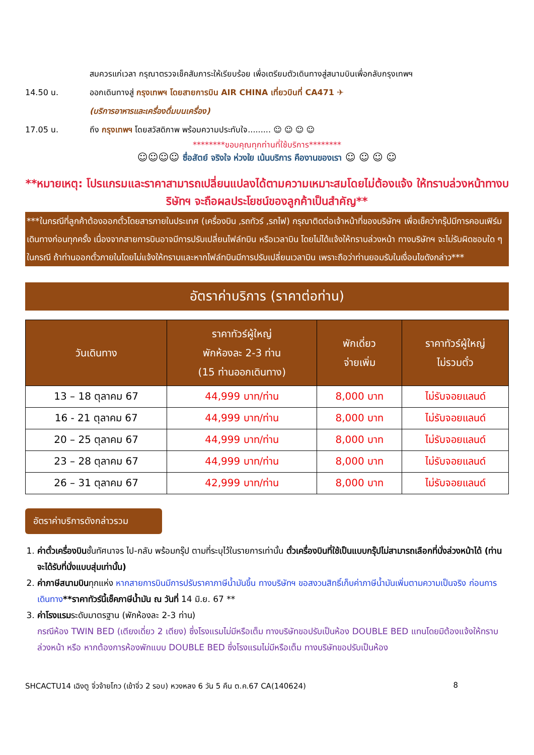สมควรแก่เวลา กรุณาตรวจเช็คสัมภาระให้เรียบร้อย เพื่อเตรียมตัวเดินทางสู่สนามบินเพื่อกลับกรุงเทพฯ
14.50 น. ออกเดินทางสู่ กรุงเทพฯ โดยสายการบิน AIR CHINA เที่ยวบินที่ CA471 ✈
(บริการอาหารและเครื่องดื่มบนเครื่อง)
17.05 น. ถึง กรุงเทพฯ โดยสวัสดิภาพ พร้อมความประทับใจ......... ☺ ☺ ☺ ☺
********ขอบคุณทุกท่านที่ใช้บริการ********
☺☺☺☺ ซื่อสัตย์ จริงใจ ห่วงใย เน้นบริการ คืองานของเรา ☺ ☺ ☺ ☺
**หมายเหตุ: โปรแกรมและราคาสามารถเปลี่ยนแปลงได้ตามความเหมาะสมโดยไม่ต้องแจ้ง ให้ทราบล่วงหน้าทางบริษัทฯ จะถือผลประโยชน์ของลูกค้าเป็นสำคัญ**
***ในกรณีที่ลูกค้าต้องออกตั๋วโดยสารภายในประเทศ (เครื่องบิน ,รถทัวร์ ,รถไฟ) กรุณาติดต่อเจ้าหน้าที่ของบริษัทฯ เพื่อเช็คว่ากรุ๊ปมีการคอนเฟิร์มเดินทางก่อนทุกครั้ง เนื่องจากสายการบินอาจมีการปรับเปลี่ยนไฟล์ทบิน หรือเวลาบิน โดยไม่ได้แจ้งให้ทราบล่วงหน้า ทางบริษัทฯ จะไม่รับผิดชอบใด ๆ ในกรณี ถ้าท่านออกตั๋วภายในโดยไม่แจ้งให้ทราบและหากไฟล์ทบินมีการปรับเปลี่ยนเวลาบิน เพราะถือว่าท่านยอมรับในเงื่อนไขดังกล่าว***
อัตราค่าบริการ (ราคาต่อท่าน)
| วันเดินทาง | ราคาทัวร์ผู้ใหญ่ พักห้องละ 2-3 ท่าน (15 ท่านออกเดินทาง) | พักเดี่ยว จ่ายเพิ่ม | ราคาทัวร์ผู้ใหญ่ ไม่รวมตั๋ว |
| --- | --- | --- | --- |
| 13 – 18 ตุลาคม 67 | 44,999 บาท/ท่าน | 8,000 บาท | ไม่รับจอยแลนด์ |
| 16 - 21 ตุลาคม 67 | 44,999 บาท/ท่าน | 8,000 บาท | ไม่รับจอยแลนด์ |
| 20 – 25 ตุลาคม 67 | 44,999 บาท/ท่าน | 8,000 บาท | ไม่รับจอยแลนด์ |
| 23 – 28 ตุลาคม 67 | 44,999 บาท/ท่าน | 8,000 บาท | ไม่รับจอยแลนด์ |
| 26 – 31 ตุลาคม 67 | 42,999 บาท/ท่าน | 8,000 บาท | ไม่รับจอยแลนด์ |
อัตราค่าบริการดังกล่าวรวม
1. ค่าตั๋วเครื่องบินชั้นทัศนาจร ไป-กลับ พร้อมกรุ๊ป ตามที่ระบุไว้ในรายการเท่านั้น ตั๋วเครื่องบินที่ใช้เป็นแบบกรุ๊ปไม่สามารถเลือกที่นั่งล่วงหน้าได้ (ท่านจะได้รับที่นั่งแบบสุ่มเท่านั้น)
2. ค่าภาษีสนามบินทุกแห่ง หากสายการบินมีการปรับราคาภาษีน้ำมันขึ้น ทางบริษัทฯ ขอสงวนสิทธิ์เก็บค่าภาษีน้ำมันเพิ่มตามความเป็นจริง ก่อนการเดินทาง**ราคาทัวร์นี้เช็คภาษีน้ำมัน ณ วันที่ 14 มิ.ย. 67 **
3. ค่าโรงแรมระดับมาตรฐาน (พักห้องละ 2-3 ท่าน)
กรณีห้อง TWIN BED (เตียงเดี่ยว 2 เตียง) ซึ่งโรงแรมไม่มีหรือเต็ม ทางบริษัทขอปรับเป็นห้อง DOUBLE BED แทนโดยมิต้องแจ้งให้ทราบล่วงหน้า หรือ หากต้องการห้องพักแบบ DOUBLE BED ซึ่งโรงแรมไม่มีหรือเต็ม ทางบริษัทขอปรับเป็นห้อง
SHCACTU14 เฉิงตู จิ่วจ้ายโกว (เข้าจิ่ว 2 รอบ) หวงหลง 6 วัน 5 คืน ต.ค.67 CA(140624) 8